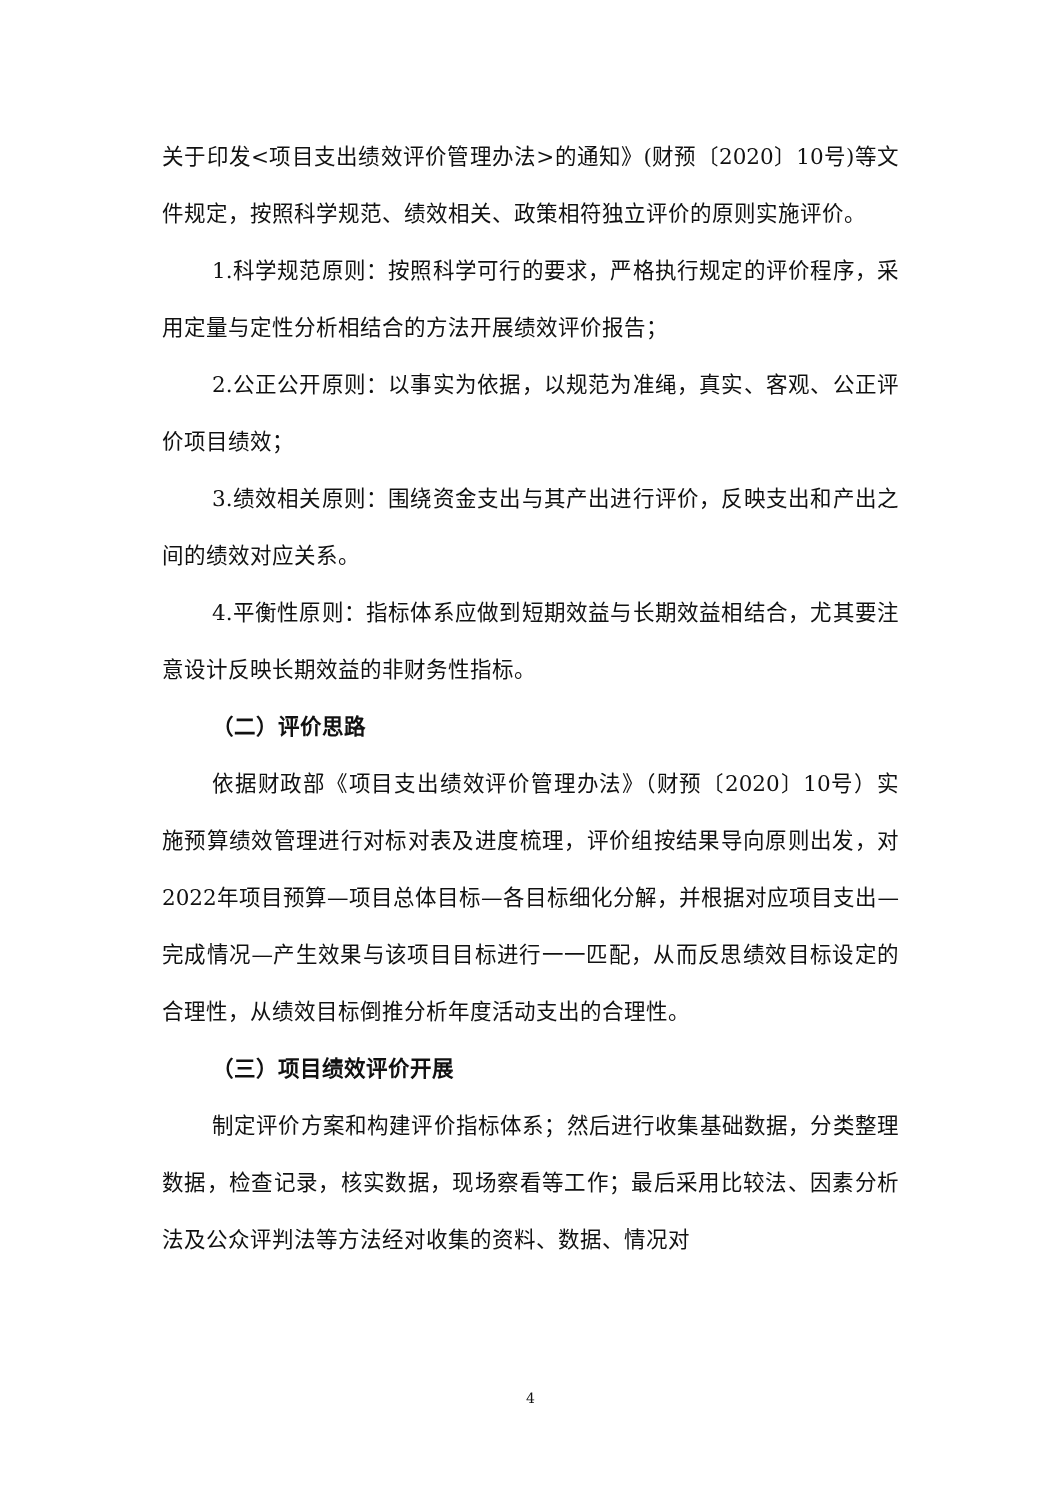关于印发<项目支出绩效评价管理办法>的通知》(财预〔2020〕10号)等文件规定，按照科学规范、绩效相关、政策相符独立评价的原则实施评价。
1.科学规范原则：按照科学可行的要求，严格执行规定的评价程序，采用定量与定性分析相结合的方法开展绩效评价报告；
2.公正公开原则：以事实为依据，以规范为准绳，真实、客观、公正评价项目绩效；
3.绩效相关原则：围绕资金支出与其产出进行评价，反映支出和产出之间的绩效对应关系。
4.平衡性原则：指标体系应做到短期效益与长期效益相结合，尤其要注意设计反映长期效益的非财务性指标。
（二）评价思路
依据财政部《项目支出绩效评价管理办法》（财预〔2020〕10号）实施预算绩效管理进行对标对表及进度梳理，评价组按结果导向原则出发，对2022年项目预算—项目总体目标—各目标细化分解，并根据对应项目支出—完成情况—产生效果与该项目目标进行一一匹配，从而反思绩效目标设定的合理性，从绩效目标倒推分析年度活动支出的合理性。
（三）项目绩效评价开展
制定评价方案和构建评价指标体系；然后进行收集基础数据，分类整理数据，检查记录，核实数据，现场察看等工作；最后采用比较法、因素分析法及公众评判法等方法经对收集的资料、数据、情况对
4